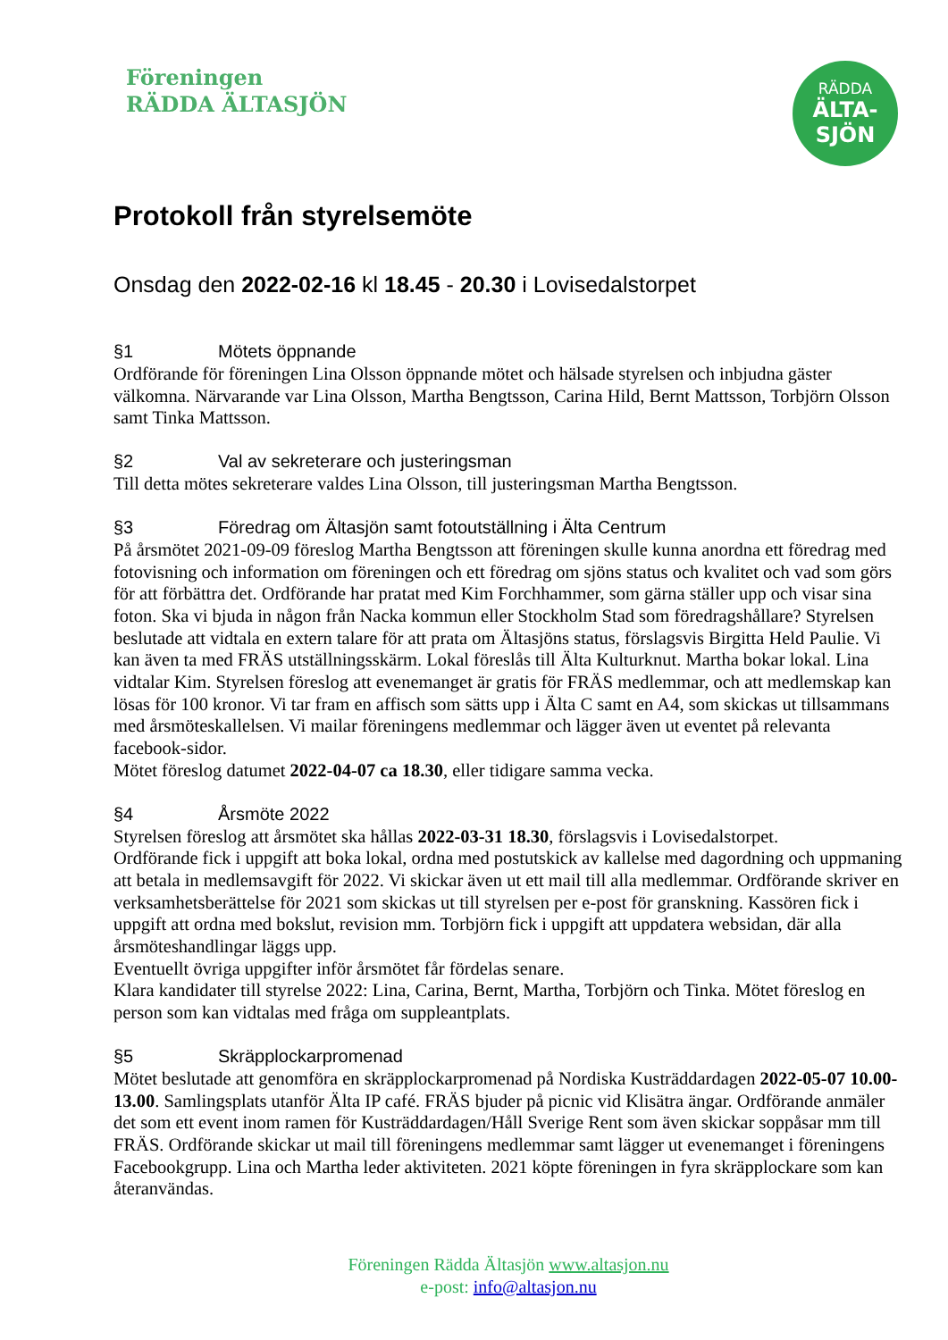Föreningen
RÄDDA ÄLTASJÖN
RÄDDA
ÄLTA-
SJÖN
Protokoll från styrelsemöte
Onsdag den 2022-02-16 kl 18.45 - 20.30 i Lovisedalstorpet
§1 Mötets öppnande
Ordförande för föreningen Lina Olsson öppnande mötet och hälsade styrelsen och inbjudna gäster välkomna. Närvarande var Lina Olsson, Martha Bengtsson, Carina Hild, Bernt Mattsson, Torbjörn Olsson samt Tinka Mattsson.
§2 Val av sekreterare och justeringsman
Till detta mötes sekreterare valdes Lina Olsson, till justeringsman Martha Bengtsson.
§3 Föredrag om Ältasjön samt fotoutställning i Älta Centrum
På årsmötet 2021-09-09 föreslog Martha Bengtsson att föreningen skulle kunna anordna ett föredrag med fotovisning och information om föreningen och ett föredrag om sjöns status och kvalitet och vad som görs för att förbättra det. Ordförande har pratat med Kim Forchhammer, som gärna ställer upp och visar sina foton. Ska vi bjuda in någon från Nacka kommun eller Stockholm Stad som föredragshållare? Styrelsen beslutade att vidtala en extern talare för att prata om Ältasjöns status, förslagsvis Birgitta Held Paulie. Vi kan även ta med FRÄS utställningsskärm. Lokal föreslås till Älta Kulturknut. Martha bokar lokal. Lina vidtalar Kim. Styrelsen föreslog att evenemanget är gratis för FRÄS medlemmar, och att medlemskap kan lösas för 100 kronor. Vi tar fram en affisch som sätts upp i Älta C samt en A4, som skickas ut tillsammans med årsmöteskallelsen. Vi mailar föreningens medlemmar och lägger även ut eventet på relevanta facebook-sidor.
Mötet föreslog datumet 2022-04-07 ca 18.30, eller tidigare samma vecka.
§4 Årsmöte 2022
Styrelsen föreslog att årsmötet ska hållas 2022-03-31 18.30, förslagsvis i Lovisedalstorpet.
Ordförande fick i uppgift att boka lokal, ordna med postutskick av kallelse med dagordning och uppmaning att betala in medlemsavgift för 2022. Vi skickar även ut ett mail till alla medlemmar. Ordförande skriver en verksamhetsberättelse för 2021 som skickas ut till styrelsen per e-post för granskning. Kassören fick i uppgift att ordna med bokslut, revision mm. Torbjörn fick i uppgift att uppdatera websidan, där alla årsmöteshandlingar läggs upp.
Eventuellt övriga uppgifter inför årsmötet får fördelas senare.
Klara kandidater till styrelse 2022: Lina, Carina, Bernt, Martha, Torbjörn och Tinka. Mötet föreslog en person som kan vidtalas med fråga om suppleantplats.
§5 Skräpplockarpromenad
Mötet beslutade att genomföra en skräpplockarpromenad på Nordiska Kusträddardagen 2022-05-07 10.00-13.00. Samlingsplats utanför Älta IP café. FRÄS bjuder på picnic vid Klisätra ängar. Ordförande anmäler det som ett event inom ramen för Kusträddardagen/Håll Sverige Rent som även skickar soppåsar mm till FRÄS. Ordförande skickar ut mail till föreningens medlemmar samt lägger ut evenemanget i föreningens Facebookgrupp. Lina och Martha leder aktiviteten. 2021 köpte föreningen in fyra skräpplockare som kan återanvändas.
Föreningen Rädda Ältasjön www.altasjon.nu
e-post: info@altasjon.nu